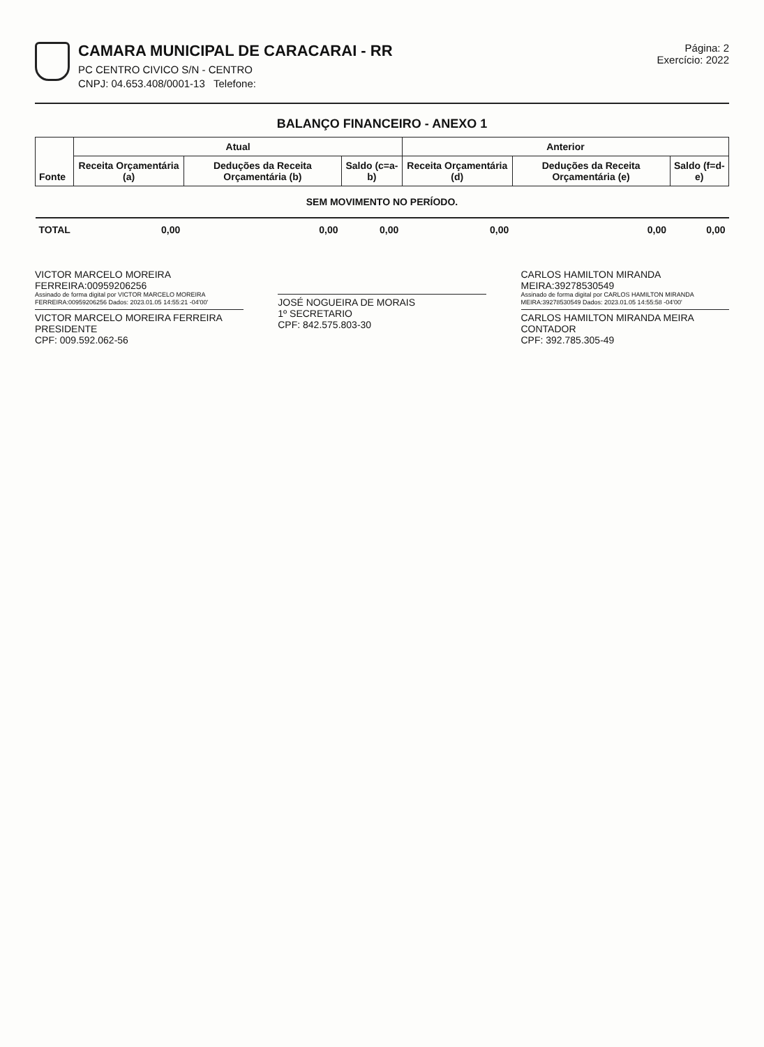CAMARA MUNICIPAL DE CARACARAI - RR
PC CENTRO CIVICO S/N - CENTRO
CNPJ: 04.653.408/0001-13 Telefone:
Página: 2
Exercício: 2022
BALANÇO FINANCEIRO - ANEXO 1
| Fonte | Atual | | | Anterior | | |
| --- | --- | --- | --- | --- | --- | --- |
| | Receita Orçamentária (a) | Deduções da Receita Orçamentária (b) | Saldo (c=a-b) | Receita Orçamentária (d) | Deduções da Receita Orçamentária (e) | Saldo (f=d-e) |
| SEM MOVIMENTO NO PERÍODO. | | | | | | |
| TOTAL | 0,00 | 0,00 | 0,00 | 0,00 | 0,00 | 0,00 |
VICTOR MARCELO MOREIRA FERREIRA:00959206256
Assinado de forma digital por VICTOR MARCELO MOREIRA FERREIRA:00959206256 Dados: 2023.01.05 14:55:21 -04'00'
VICTOR MARCELO MOREIRA FERREIRA
PRESIDENTE
CPF: 009.592.062-56
JOSÉ NOGUEIRA DE MORAIS
1º SECRETARIO
CPF: 842.575.803-30
CARLOS HAMILTON MIRANDA MEIRA:39278530549
Assinado de forma digital por CARLOS HAMILTON MIRANDA MEIRA:39278530549 Dados: 2023.01.05 14:55:58 -04'00'
CARLOS HAMILTON MIRANDA MEIRA
CONTADOR
CPF: 392.785.305-49